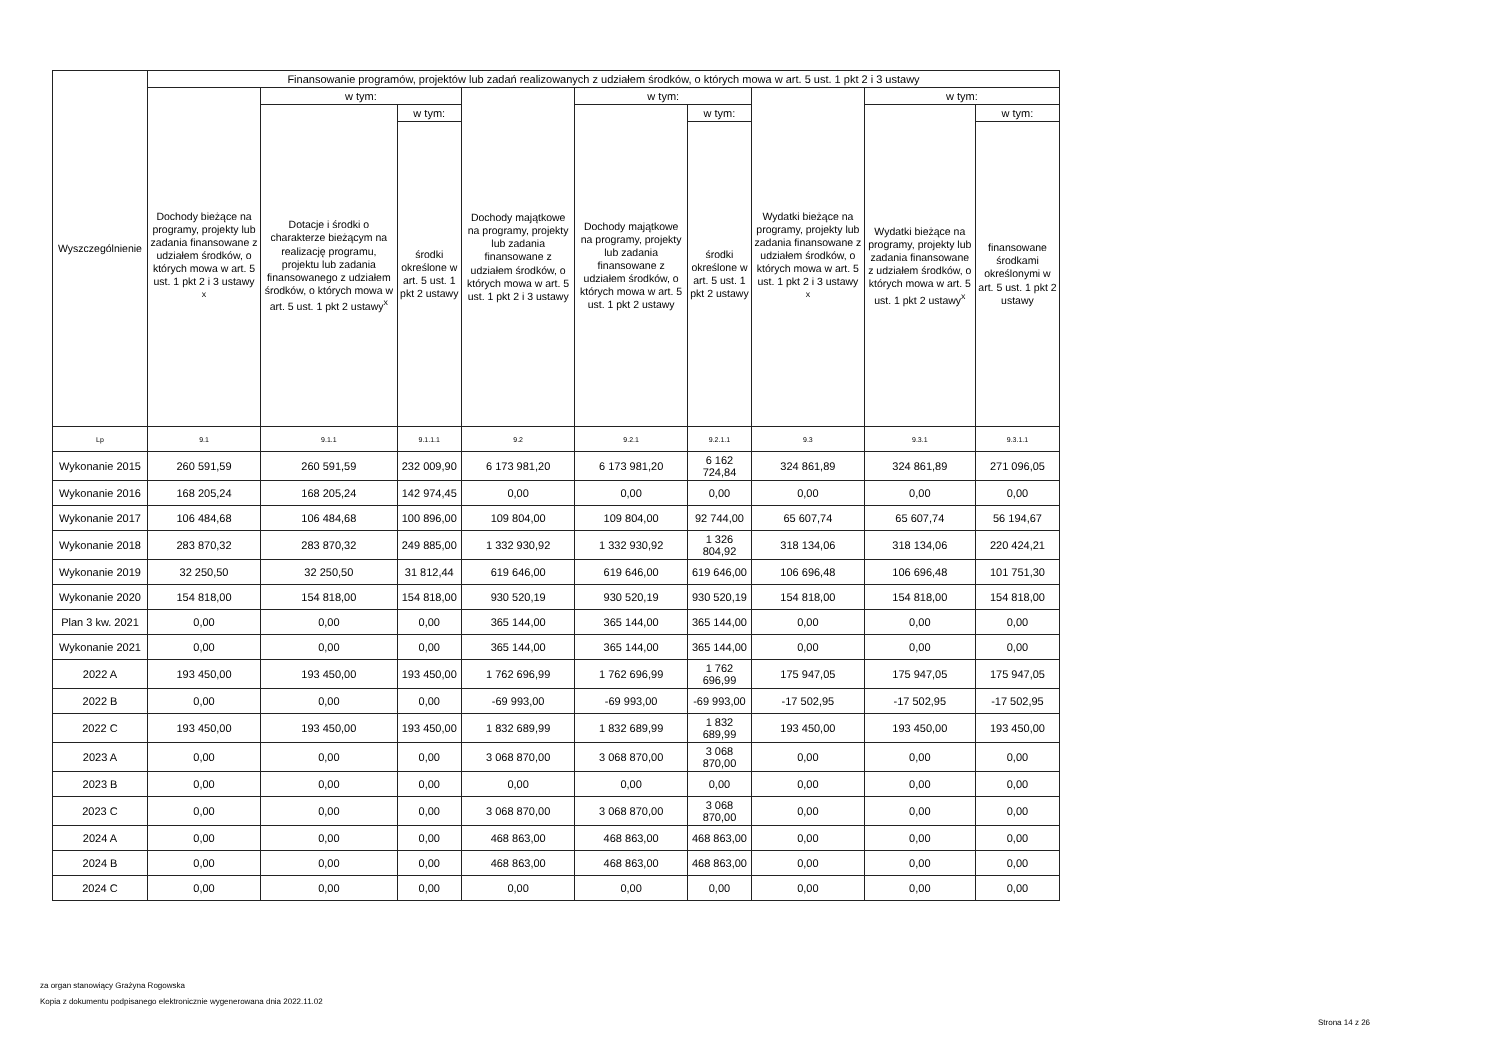| Wyszczególnienie | Finansowanie programów, projektów lub zadań realizowanych z udziałem środków, o których mowa w art. 5 ust. 1 pkt 2 i 3 ustawy | | | | | | | | |
| --- | --- | --- | --- | --- | --- | --- | --- | --- | --- |
| | Dochody bieżące na programy, projekty lub zadania finansowane z udziałem środków, o których mowa w art. 5 ust. 1 pkt 2 i 3 ustawy <sup>x</sup> | w tym: | | Dochody majątkowe na programy, projekty lub zadania finansowane z udziałem środków, o których mowa w art. 5 ust. 1 pkt 2 i 3 ustawy | w tym: | | Wydatki bieżące na programy, projekty lub zadania finansowane z udziałem środków, o których mowa w art. 5 ust. 1 pkt 2 i 3 ustawy <sup>x</sup> | w tym: | |
| | | Dotacje i środki o charakterze bieżącym na realizację programu, projektu lub zadania finansowanego z udziałem środków, o których mowa w art. 5 ust. 1 pkt 2 ustawy<sup>x</sup> | w tym: | | Dochody majątkowe na programy, projekty lub zadania finansowane z udziałem środków, o których mowa w art. 5 ust. 1 pkt 2 ustawy | w tym: | | Wydatki bieżące na programy, projekty lub zadania finansowane z udziałem środków, o których mowa w art. 5 ust. 1 pkt 2 ustawy<sup>x</sup> | w tym: |
| | | | środki określone w art. 5 ust. 1 pkt 2 ustawy | | | środki określone w art. 5 ust. 1 pkt 2 ustawy | | | finansowane środkami określonymi w art. 5 ust. 1 pkt 2 ustawy |
| Lp | 9.1 | 9.1.1 | 9.1.1.1 | 9.2 | 9.2.1 | 9.2.1.1 | 9.3 | 9.3.1 | 9.3.1.1 |
| Wykonanie 2015 | 260 591,59 | 260 591,59 | 232 009,90 | 6 173 981,20 | 6 173 981,20 | 6 162 724,84 | 324 861,89 | 324 861,89 | 271 096,05 |
| Wykonanie 2016 | 168 205,24 | 168 205,24 | 142 974,45 | 0,00 | 0,00 | 0,00 | 0,00 | 0,00 | 0,00 |
| Wykonanie 2017 | 106 484,68 | 106 484,68 | 100 896,00 | 109 804,00 | 109 804,00 | 92 744,00 | 65 607,74 | 65 607,74 | 56 194,67 |
| Wykonanie 2018 | 283 870,32 | 283 870,32 | 249 885,00 | 1 332 930,92 | 1 332 930,92 | 1 326 804,92 | 318 134,06 | 318 134,06 | 220 424,21 |
| Wykonanie 2019 | 32 250,50 | 32 250,50 | 31 812,44 | 619 646,00 | 619 646,00 | 619 646,00 | 106 696,48 | 106 696,48 | 101 751,30 |
| Wykonanie 2020 | 154 818,00 | 154 818,00 | 154 818,00 | 930 520,19 | 930 520,19 | 930 520,19 | 154 818,00 | 154 818,00 | 154 818,00 |
| Plan 3 kw. 2021 | 0,00 | 0,00 | 0,00 | 365 144,00 | 365 144,00 | 365 144,00 | 0,00 | 0,00 | 0,00 |
| Wykonanie 2021 | 0,00 | 0,00 | 0,00 | 365 144,00 | 365 144,00 | 365 144,00 | 0,00 | 0,00 | 0,00 |
| 2022 A | 193 450,00 | 193 450,00 | 193 450,00 | 1 762 696,99 | 1 762 696,99 | 1 762 696,99 | 175 947,05 | 175 947,05 | 175 947,05 |
| 2022 B | 0,00 | 0,00 | 0,00 | -69 993,00 | -69 993,00 | -69 993,00 | -17 502,95 | -17 502,95 | -17 502,95 |
| 2022 C | 193 450,00 | 193 450,00 | 193 450,00 | 1 832 689,99 | 1 832 689,99 | 1 832 689,99 | 193 450,00 | 193 450,00 | 193 450,00 |
| 2023 A | 0,00 | 0,00 | 0,00 | 3 068 870,00 | 3 068 870,00 | 3 068 870,00 | 0,00 | 0,00 | 0,00 |
| 2023 B | 0,00 | 0,00 | 0,00 | 0,00 | 0,00 | 0,00 | 0,00 | 0,00 | 0,00 |
| 2023 C | 0,00 | 0,00 | 0,00 | 3 068 870,00 | 3 068 870,00 | 3 068 870,00 | 0,00 | 0,00 | 0,00 |
| 2024 A | 0,00 | 0,00 | 0,00 | 468 863,00 | 468 863,00 | 468 863,00 | 0,00 | 0,00 | 0,00 |
| 2024 B | 0,00 | 0,00 | 0,00 | 468 863,00 | 468 863,00 | 468 863,00 | 0,00 | 0,00 | 0,00 |
| 2024 C | 0,00 | 0,00 | 0,00 | 0,00 | 0,00 | 0,00 | 0,00 | 0,00 | 0,00 |
za organ stanowiący Grażyna Rogowska
Kopia z dokumentu podpisanego elektronicznie wygenerowana dnia 2022.11.02
Strona 14 z 26